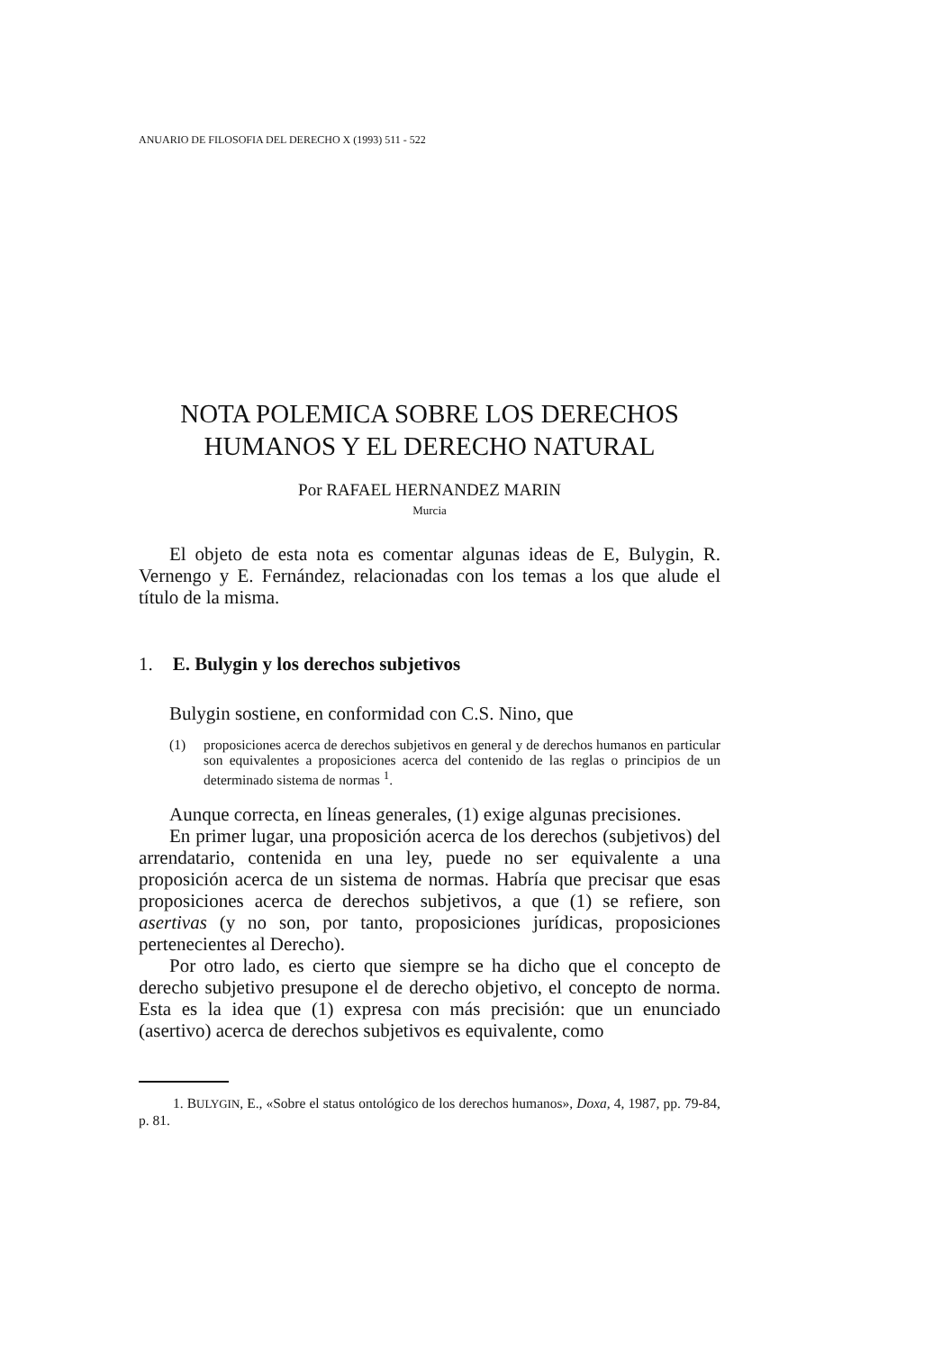ANUARIO DE FILOSOFIA DEL DERECHO X (1993) 511 - 522
NOTA POLEMICA SOBRE LOS DERECHOS
HUMANOS Y EL DERECHO NATURAL
Por RAFAEL HERNANDEZ MARIN
Murcia
El objeto de esta nota es comentar algunas ideas de E, Bulygin, R. Vernengo y E. Fernández, relacionadas con los temas a los que alude el título de la misma.
1. E. Bulygin y los derechos subjetivos
Bulygin sostiene, en conformidad con C.S. Nino, que
(1) proposiciones acerca de derechos subjetivos en general y de derechos humanos en particular son equivalentes a proposiciones acerca del contenido de las reglas o principios de un determinado sistema de normas <sup>1</sup>.
Aunque correcta, en líneas generales, (1) exige algunas precisiones.
En primer lugar, una proposición acerca de los derechos (subjetivos) del arrendatario, contenida en una ley, puede no ser equivalente a una proposición acerca de un sistema de normas. Habría que precisar que esas proposiciones acerca de derechos subjetivos, a que (1) se refiere, son asertivas (y no son, por tanto, proposiciones jurídicas, proposiciones pertenecientes al Derecho).
Por otro lado, es cierto que siempre se ha dicho que el concepto de derecho subjetivo presupone el de derecho objetivo, el concepto de norma. Esta es la idea que (1) expresa con más precisión: que un enunciado (asertivo) acerca de derechos subjetivos es equivalente, como
1. BULYGIN, E., «Sobre el status ontológico de los derechos humanos», Doxa, 4, 1987, pp. 79-84, p. 81.